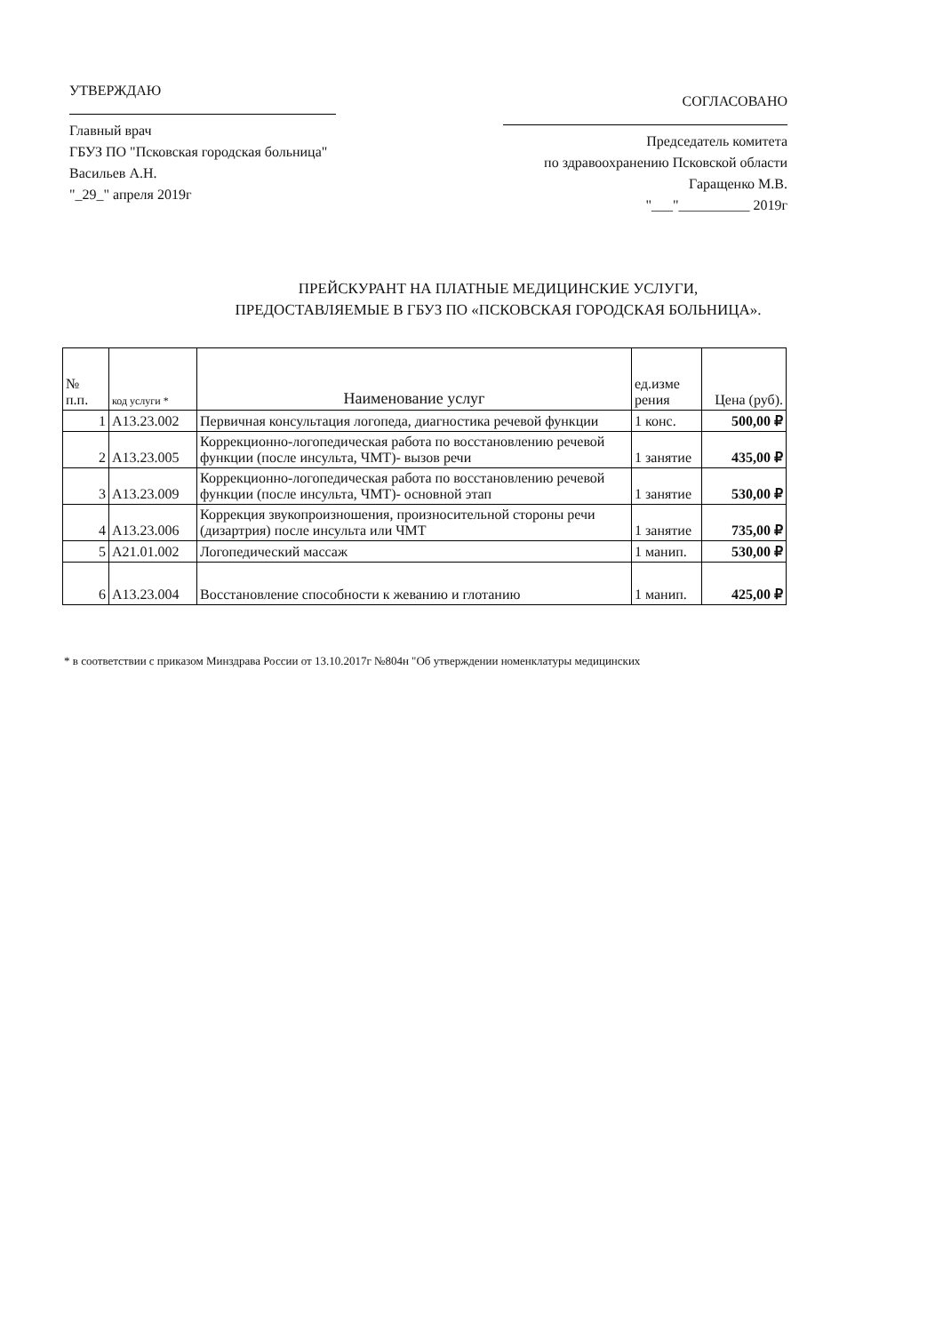УТВЕРЖДАЮ
Главный врач
ГБУЗ ПО "Псковская городская больница"
Васильев А.Н.
"_29_" апреля 2019г
СОГЛАСОВАНО
Председатель комитета
по здравоохранению Псковской области
Гаращенко М.В.
"___"__________ 2019г
ПРЕЙСКУРАНТ НА ПЛАТНЫЕ МЕДИЦИНСКИЕ УСЛУГИ,
ПРЕДОСТАВЛЯЕМЫЕ В ГБУЗ ПО «ПСКОВСКАЯ ГОРОДСКАЯ БОЛЬНИЦА».
| № п.п. | код услуги * | Наименование услуг | ед.изме рения | Цена (руб). |
| --- | --- | --- | --- | --- |
| 1 | A13.23.002 | Первичная консультация логопеда, диагностика речевой функции | 1 конс. | 500,00 ₽ |
| 2 | A13.23.005 | Коррекционно-логопедическая работа по восстановлению речевой функции (после инсульта, ЧМТ)- вызов речи | 1 занятие | 435,00 ₽ |
| 3 | A13.23.009 | Коррекционно-логопедическая работа по восстановлению речевой функции (после инсульта, ЧМТ)- основной этап | 1 занятие | 530,00 ₽ |
| 4 | A13.23.006 | Коррекция звукопроизношения, произносительной стороны речи (дизартрия) после инсульта или ЧМТ | 1 занятие | 735,00 ₽ |
| 5 | A21.01.002 | Логопедический массаж | 1 манип. | 530,00 ₽ |
| 6 | A13.23.004 | Восстановление способности к жеванию и глотанию | 1 манип. | 425,00 ₽ |
* в соответствии с приказом Минздрава России от 13.10.2017г №804н "Об утверждении номенклатуры медицинских